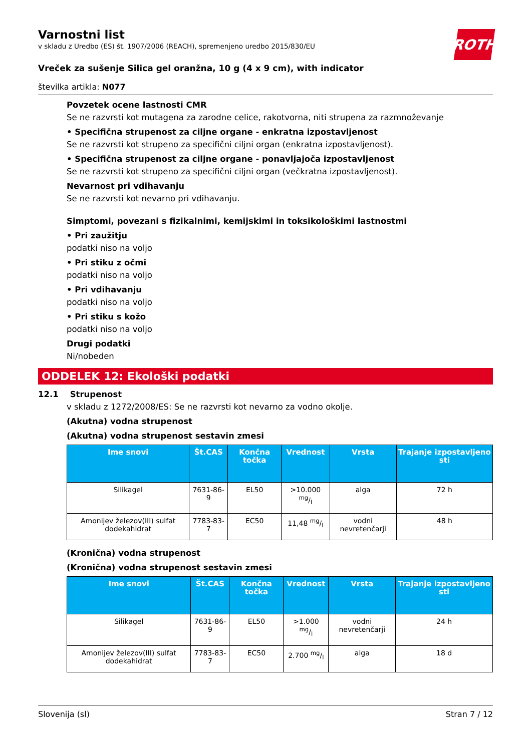ROTH
Varnostni list
v skladu z Uredbo (ES) št. 1907/2006 (REACH), spremenjeno uredbo 2015/830/EU
Vreček za sušenje Silica gel oranžna, 10 g (4 x 9 cm), with indicator
številka artikla: N077
Povzetek ocene lastnosti CMR
Se ne razvrsti kot mutagena za zarodne celice, rakotvorna, niti strupena za razmnoževanje
• Specifična strupenost za ciljne organe - enkratna izpostavljenost
Se ne razvrsti kot strupeno za specifični ciljni organ (enkratna izpostavljenost).
• Specifična strupenost za ciljne organe - ponavljajoča izpostavljenost
Se ne razvrsti kot strupeno za specifični ciljni organ (večkratna izpostavljenost).
Nevarnost pri vdihavanju
Se ne razvrsti kot nevarno pri vdihavanju.
Simptomi, povezani s fizikalnimi, kemijskimi in toksikološkimi lastnostmi
• Pri zaužitju
podatki niso na voljo
• Pri stiku z očmi
podatki niso na voljo
• Pri vdihavanju
podatki niso na voljo
• Pri stiku s kožo
podatki niso na voljo
Drugi podatki
Ni/nobeden
ODDELEK 12: Ekološki podatki
12.1 Strupenost
v skladu z 1272/2008/ES: Se ne razvrsti kot nevarno za vodno okolje.
(Akutna) vodna strupenost
(Akutna) vodna strupenost sestavin zmesi
| Ime snovi | Št.CAS | Končna točka | Vrednost | Vrsta | Trajanje izpostavljeno sti |
| --- | --- | --- | --- | --- | --- |
| Silikagel | 7631-86-9 | EL50 | >10.000 mg/l | alga | 72 h |
| Amonijev železov(III) sulfat dodekahidrat | 7783-83-7 | EC50 | 11,48 mg/l | vodni nevretenčarji | 48 h |
(Kronična) vodna strupenost
(Kronična) vodna strupenost sestavin zmesi
| Ime snovi | Št.CAS | Končna točka | Vrednost | Vrsta | Trajanje izpostavljeno sti |
| --- | --- | --- | --- | --- | --- |
| Silikagel | 7631-86-9 | EL50 | >1.000 mg/l | vodni nevretenčarji | 24 h |
| Amonijev železov(III) sulfat dodekahidrat | 7783-83-7 | EC50 | 2.700 mg/l | alga | 18 d |
Slovenija (sl) Stran 7 / 12